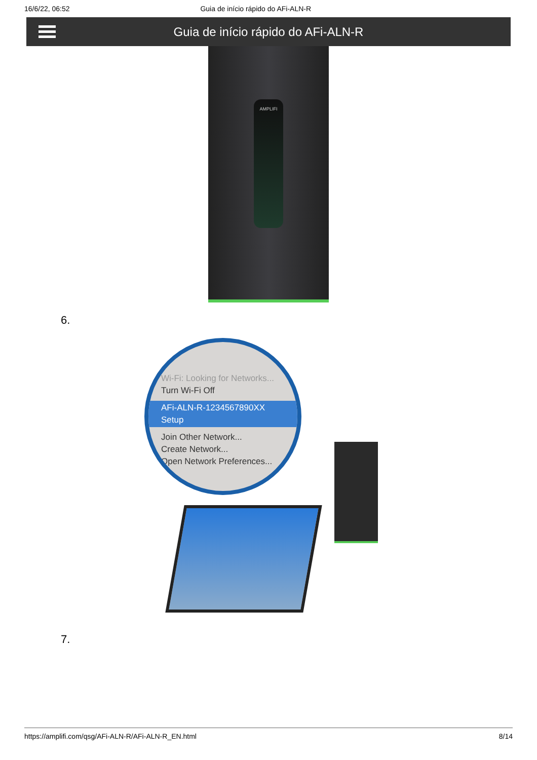16/6/22, 06:52 Guia de início rápido do AFi-ALN-R
Guia de início rápido do AFi-ALN-R
AMPLIFI
6.
Wi-Fi: Looking for Networks...
Turn Wi-Fi Off
AFi-ALN-R-1234567890XX Setup
Join Other Network...
Create Network...
Open Network Preferences...
7.
https://amplifi.com/qsg/AFi-ALN-R/AFi-ALN-R_EN.html 8/14